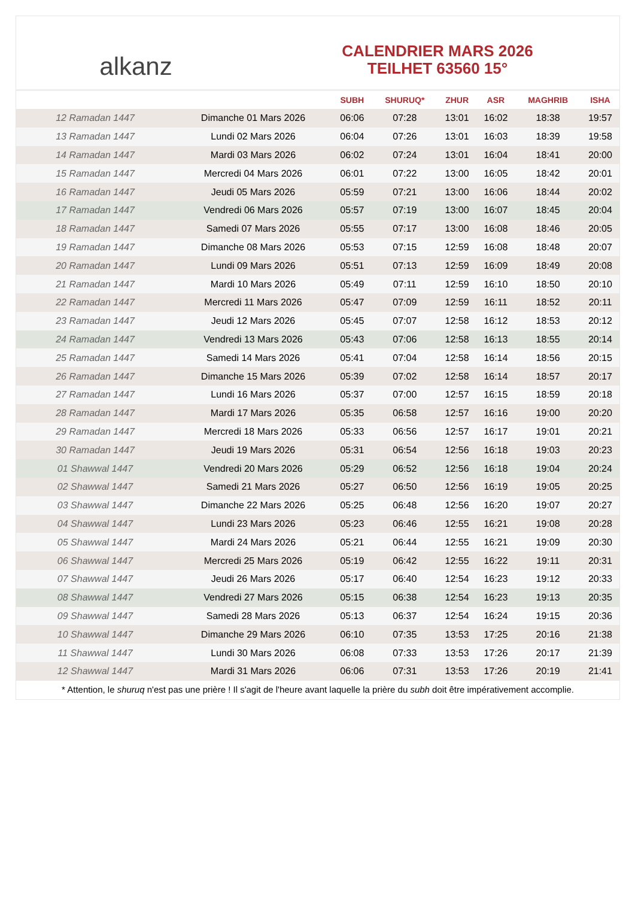alkanz
CALENDRIER MARS 2026
TEILHET 63560 15°
| | | SUBH | SHURUQ* | ZHUR | ASR | MAGHRIB | ISHA |
| --- | --- | --- | --- | --- | --- | --- | --- |
| 12 Ramadan 1447 | Dimanche 01 Mars 2026 | 06:06 | 07:28 | 13:01 | 16:02 | 18:38 | 19:57 |
| 13 Ramadan 1447 | Lundi 02 Mars 2026 | 06:04 | 07:26 | 13:01 | 16:03 | 18:39 | 19:58 |
| 14 Ramadan 1447 | Mardi 03 Mars 2026 | 06:02 | 07:24 | 13:01 | 16:04 | 18:41 | 20:00 |
| 15 Ramadan 1447 | Mercredi 04 Mars 2026 | 06:01 | 07:22 | 13:00 | 16:05 | 18:42 | 20:01 |
| 16 Ramadan 1447 | Jeudi 05 Mars 2026 | 05:59 | 07:21 | 13:00 | 16:06 | 18:44 | 20:02 |
| 17 Ramadan 1447 | Vendredi 06 Mars 2026 | 05:57 | 07:19 | 13:00 | 16:07 | 18:45 | 20:04 |
| 18 Ramadan 1447 | Samedi 07 Mars 2026 | 05:55 | 07:17 | 13:00 | 16:08 | 18:46 | 20:05 |
| 19 Ramadan 1447 | Dimanche 08 Mars 2026 | 05:53 | 07:15 | 12:59 | 16:08 | 18:48 | 20:07 |
| 20 Ramadan 1447 | Lundi 09 Mars 2026 | 05:51 | 07:13 | 12:59 | 16:09 | 18:49 | 20:08 |
| 21 Ramadan 1447 | Mardi 10 Mars 2026 | 05:49 | 07:11 | 12:59 | 16:10 | 18:50 | 20:10 |
| 22 Ramadan 1447 | Mercredi 11 Mars 2026 | 05:47 | 07:09 | 12:59 | 16:11 | 18:52 | 20:11 |
| 23 Ramadan 1447 | Jeudi 12 Mars 2026 | 05:45 | 07:07 | 12:58 | 16:12 | 18:53 | 20:12 |
| 24 Ramadan 1447 | Vendredi 13 Mars 2026 | 05:43 | 07:06 | 12:58 | 16:13 | 18:55 | 20:14 |
| 25 Ramadan 1447 | Samedi 14 Mars 2026 | 05:41 | 07:04 | 12:58 | 16:14 | 18:56 | 20:15 |
| 26 Ramadan 1447 | Dimanche 15 Mars 2026 | 05:39 | 07:02 | 12:58 | 16:14 | 18:57 | 20:17 |
| 27 Ramadan 1447 | Lundi 16 Mars 2026 | 05:37 | 07:00 | 12:57 | 16:15 | 18:59 | 20:18 |
| 28 Ramadan 1447 | Mardi 17 Mars 2026 | 05:35 | 06:58 | 12:57 | 16:16 | 19:00 | 20:20 |
| 29 Ramadan 1447 | Mercredi 18 Mars 2026 | 05:33 | 06:56 | 12:57 | 16:17 | 19:01 | 20:21 |
| 30 Ramadan 1447 | Jeudi 19 Mars 2026 | 05:31 | 06:54 | 12:56 | 16:18 | 19:03 | 20:23 |
| 01 Shawwal 1447 | Vendredi 20 Mars 2026 | 05:29 | 06:52 | 12:56 | 16:18 | 19:04 | 20:24 |
| 02 Shawwal 1447 | Samedi 21 Mars 2026 | 05:27 | 06:50 | 12:56 | 16:19 | 19:05 | 20:25 |
| 03 Shawwal 1447 | Dimanche 22 Mars 2026 | 05:25 | 06:48 | 12:56 | 16:20 | 19:07 | 20:27 |
| 04 Shawwal 1447 | Lundi 23 Mars 2026 | 05:23 | 06:46 | 12:55 | 16:21 | 19:08 | 20:28 |
| 05 Shawwal 1447 | Mardi 24 Mars 2026 | 05:21 | 06:44 | 12:55 | 16:21 | 19:09 | 20:30 |
| 06 Shawwal 1447 | Mercredi 25 Mars 2026 | 05:19 | 06:42 | 12:55 | 16:22 | 19:11 | 20:31 |
| 07 Shawwal 1447 | Jeudi 26 Mars 2026 | 05:17 | 06:40 | 12:54 | 16:23 | 19:12 | 20:33 |
| 08 Shawwal 1447 | Vendredi 27 Mars 2026 | 05:15 | 06:38 | 12:54 | 16:23 | 19:13 | 20:35 |
| 09 Shawwal 1447 | Samedi 28 Mars 2026 | 05:13 | 06:37 | 12:54 | 16:24 | 19:15 | 20:36 |
| 10 Shawwal 1447 | Dimanche 29 Mars 2026 | 06:10 | 07:35 | 13:53 | 17:25 | 20:16 | 21:38 |
| 11 Shawwal 1447 | Lundi 30 Mars 2026 | 06:08 | 07:33 | 13:53 | 17:26 | 20:17 | 21:39 |
| 12 Shawwal 1447 | Mardi 31 Mars 2026 | 06:06 | 07:31 | 13:53 | 17:26 | 20:19 | 21:41 |
* Attention, le shuruq n'est pas une prière ! Il s'agit de l'heure avant laquelle la prière du subh doit être impérativement accomplie.